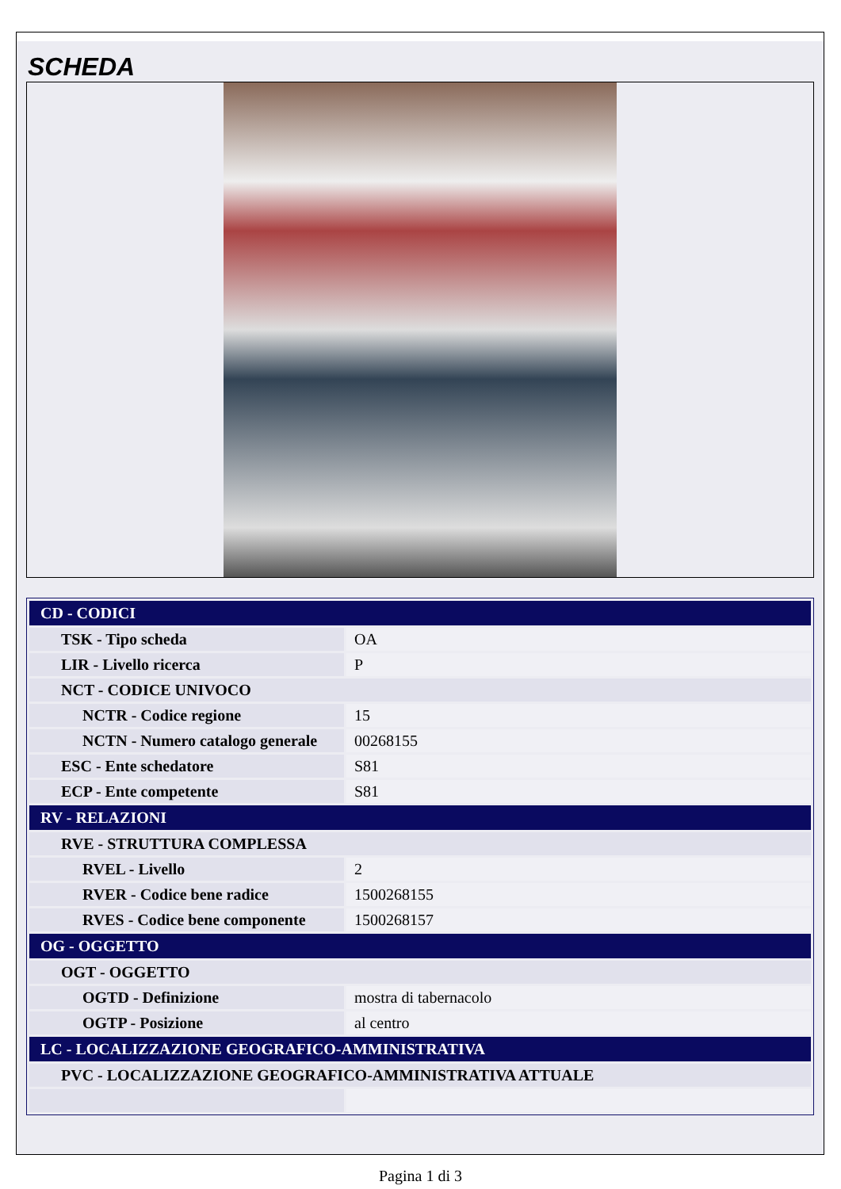SCHEDA
| CD - CODICI | |
| TSK - Tipo scheda | OA |
| LIR - Livello ricerca | P |
| NCT - CODICE UNIVOCO | |
| NCTR - Codice regione | 15 |
| NCTN - Numero catalogo generale | 00268155 |
| ESC - Ente schedatore | S81 |
| ECP - Ente competente | S81 |
| RV - RELAZIONI | |
| RVE - STRUTTURA COMPLESSA | |
| RVEL - Livello | 2 |
| RVER - Codice bene radice | 1500268155 |
| RVES - Codice bene componente | 1500268157 |
| OG - OGGETTO | |
| OGT - OGGETTO | |
| OGTD - Definizione | mostra di tabernacolo |
| OGTP - Posizione | al centro |
| LC - LOCALIZZAZIONE GEOGRAFICO-AMMINISTRATIVA | |
| PVC - LOCALIZZAZIONE GEOGRAFICO-AMMINISTRATIVA ATTUALE | |
Pagina 1 di 3